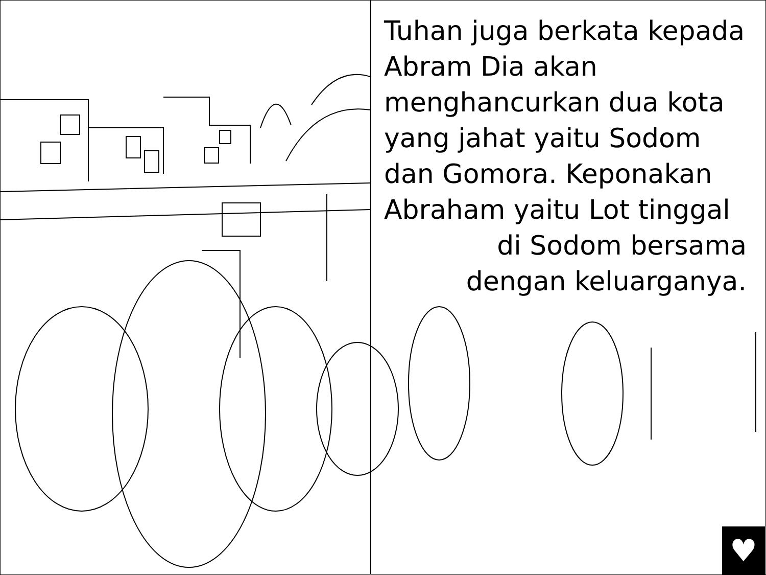Tuhan juga berkata kepada Abram Dia akan menghancurkan dua kota yang jahat yaitu Sodom dan Gomora. Keponakan Abraham yaitu Lot tinggal
di Sodom bersama
dengan keluarganya.
♥